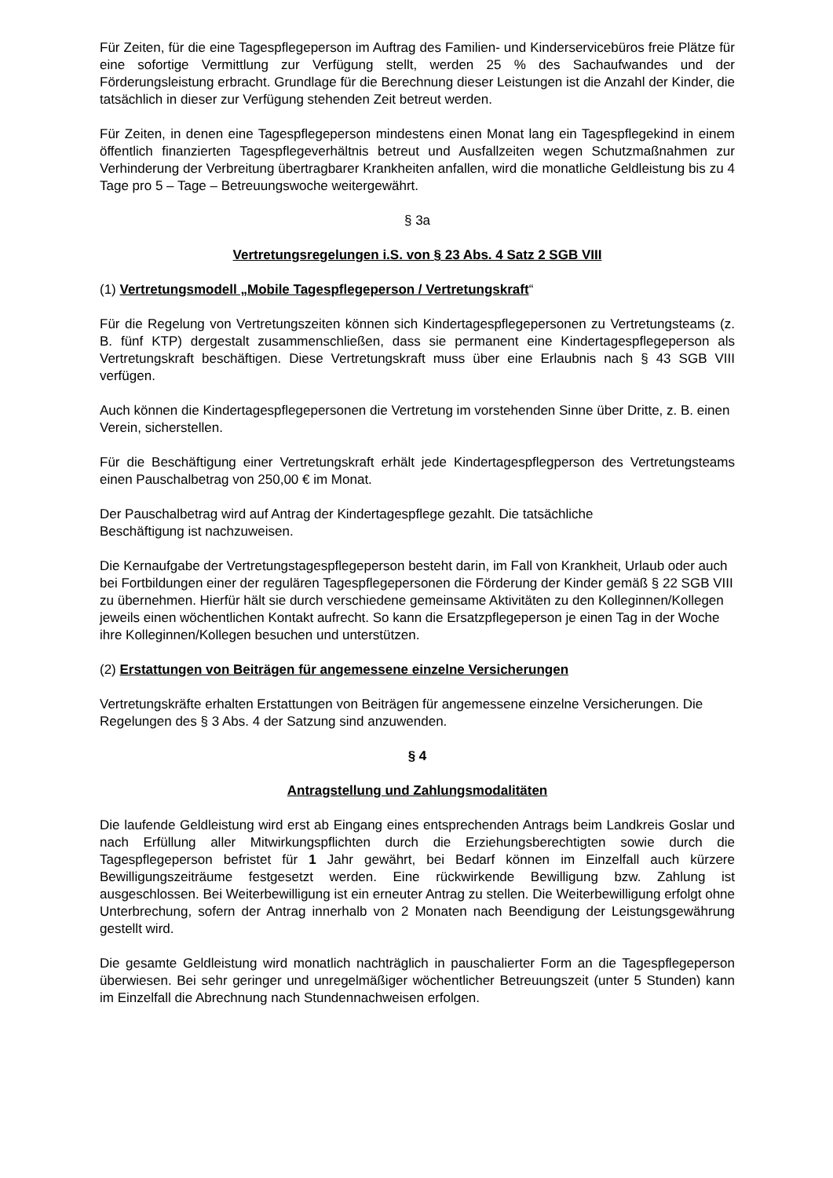Für Zeiten, für die eine Tagespflegeperson im Auftrag des Familien- und Kinderservicebüros freie Plätze für eine sofortige Vermittlung zur Verfügung stellt, werden 25 % des Sachaufwandes und der Förderungsleistung erbracht. Grundlage für die Berechnung dieser Leistungen ist die Anzahl der Kinder, die tatsächlich in dieser zur Verfügung stehenden Zeit betreut werden.
Für Zeiten, in denen eine Tagespflegeperson mindestens einen Monat lang ein Tagespflegekind in einem öffentlich finanzierten Tagespflegeverhältnis betreut und Ausfallzeiten wegen Schutzmaßnahmen zur Verhinderung der Verbreitung übertragbarer Krankheiten anfallen, wird die monatliche Geldleistung bis zu 4 Tage pro 5 – Tage – Betreuungswoche weitergewährt.
§ 3a
Vertretungsregelungen i.S. von § 23 Abs. 4 Satz 2 SGB VIII
(1) Vertretungsmodell „Mobile Tagespflegeperson / Vertretungskraft“
Für die Regelung von Vertretungszeiten können sich Kindertagespflegepersonen zu Vertretungsteams (z. B. fünf KTP) dergestalt zusammenschließen, dass sie permanent eine Kindertagespflegeperson als Vertretungskraft beschäftigen. Diese Vertretungskraft muss über eine Erlaubnis nach § 43 SGB VIII verfügen.
Auch können die Kindertagespflegepersonen die Vertretung im vorstehenden Sinne über Dritte, z. B. einen Verein, sicherstellen.
Für die Beschäftigung einer Vertretungskraft erhält jede Kindertagespflegperson des Vertretungsteams einen Pauschalbetrag von 250,00 € im Monat.
Der Pauschalbetrag wird auf Antrag der Kindertagespflege gezahlt. Die tatsächliche
Beschäftigung ist nachzuweisen.
Die Kernaufgabe der Vertretungstagespflegeperson besteht darin, im Fall von Krankheit, Urlaub oder auch bei Fortbildungen einer der regulären Tagespflegepersonen die Förderung der Kinder gemäß § 22 SGB VIII zu übernehmen. Hierfür hält sie durch verschiedene gemeinsame Aktivitäten zu den Kolleginnen/Kollegen jeweils einen wöchentlichen Kontakt aufrecht. So kann die Ersatzpflegeperson je einen Tag in der Woche ihre Kolleginnen/Kollegen besuchen und unterstützen.
(2) Erstattungen von Beiträgen für angemessene einzelne Versicherungen
Vertretungskräfte erhalten Erstattungen von Beiträgen für angemessene einzelne Versicherungen. Die Regelungen des § 3 Abs. 4 der Satzung sind anzuwenden.
§ 4
Antragstellung und Zahlungsmodalitäten
Die laufende Geldleistung wird erst ab Eingang eines entsprechenden Antrags beim Landkreis Goslar und nach Erfüllung aller Mitwirkungspflichten durch die Erziehungsberechtigten sowie durch die Tagespflegeperson befristet für 1 Jahr gewährt, bei Bedarf können im Einzelfall auch kürzere Bewilligungszeiträume festgesetzt werden. Eine rückwirkende Bewilligung bzw. Zahlung ist ausgeschlossen. Bei Weiterbewilligung ist ein erneuter Antrag zu stellen. Die Weiterbewilligung erfolgt ohne Unterbrechung, sofern der Antrag innerhalb von 2 Monaten nach Beendigung der Leistungsgewährung gestellt wird.
Die gesamte Geldleistung wird monatlich nachträglich in pauschalierter Form an die Tagespflegeperson überwiesen. Bei sehr geringer und unregelmäßiger wöchentlicher Betreuungszeit (unter 5 Stunden) kann im Einzelfall die Abrechnung nach Stundennachweisen erfolgen.